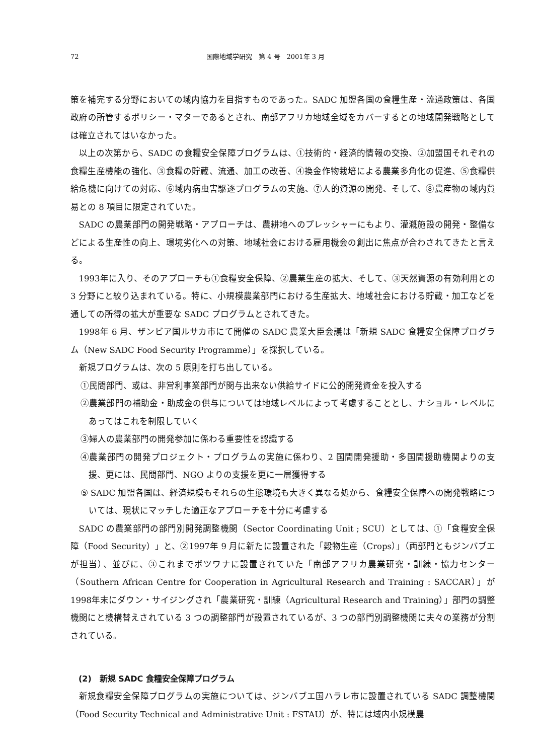72 国際地域学研究　第 4 号　2001年 3 月
策を補完する分野においての域内協力を目指すものであった。SADC 加盟各国の食糧生産・流通政策は、各国政府の所管するポリシー・マターであるとされ、南部アフリカ地域全域をカバーするとの地域開発戦略としては確立されてはいなかった。
以上の次第から、SADC の食糧安全保障プログラムは、①技術的・経済的情報の交換、②加盟国それぞれの食糧生産機能の強化、③食糧の貯蔵、流通、加工の改善、④換金作物栽培による農業多角化の促進、⑤食糧供給危機に向けての対応、⑥域内病虫害駆逐プログラムの実施、⑦人的資源の開発、そして、⑧農産物の域内貿易との 8 項目に限定されていた。
SADC の農業部門の開発戦略・アプローチは、農耕地へのプレッシャーにもより、灌漑施設の開発・整備などによる生産性の向上、環境劣化への対策、地域社会における雇用機会の創出に焦点が合わされてきたと言える。
1993年に入り、そのアプローチも①食糧安全保障、②農業生産の拡大、そして、③天然資源の有効利用との 3 分野にと絞り込まれている。特に、小規模農業部門における生産拡大、地域社会における貯蔵・加工などを通しての所得の拡大が重要な SADC プログラムとされてきた。
1998年 6 月、ザンビア国ルサカ市にて開催の SADC 農業大臣会議は「新規 SADC 食糧安全保障プログラム（New SADC Food Security Programme）」を採択している。
新規プログラムは、次の 5 原則を打ち出している。
①民間部門、或は、非営利事業部門が関与出来ない供給サイドに公的開発資金を投入する
②農業部門の補助金・助成金の供与については地域レベルによって考慮することとし、ナショル・レベルにあってはこれを制限していく
③婦人の農業部門の開発参加に係わる重要性を認識する
④農業部門の開発プロジェクト・プログラムの実施に係わり、2 国間開発援助・多国間援助機関よりの支援、更には、民間部門、NGO よりの支援を更に一層獲得する
⑤ SADC 加盟各国は、経済規模もそれらの生態環境も大きく異なる処から、食糧安全保障への開発戦略については、現状にマッチした適正なアプローチを十分に考慮する
SADC の農業部門の部門別開発調整機関（Sector Coordinating Unit ; SCU）としては、①「食糧安全保障（Food Security）」と、②1997年 9 月に新たに設置された「穀物生産（Crops）」（両部門ともジンバブエが担当）、並びに、③これまでボツワナに設置されていた「南部アフリカ農業研究・訓練・協力センター（Southern African Centre for Cooperation in Agricultural Research and Training : SACCAR）」が1998年末にダウン・サイジングされ「農業研究・訓練（Agricultural Research and Training）」部門の調整機関にと機構替えされている 3 つの調整部門が設置されているが、3 つの部門別調整機関に夫々の業務が分割されている。
(2)　新規 SADC 食糧安全保障プログラム
新規食糧安全保障プログラムの実施については、ジンバブエ国ハラレ市に設置されている SADC 調整機関（Food Security Technical and Administrative Unit : FSTAU）が、特には域内小規模農